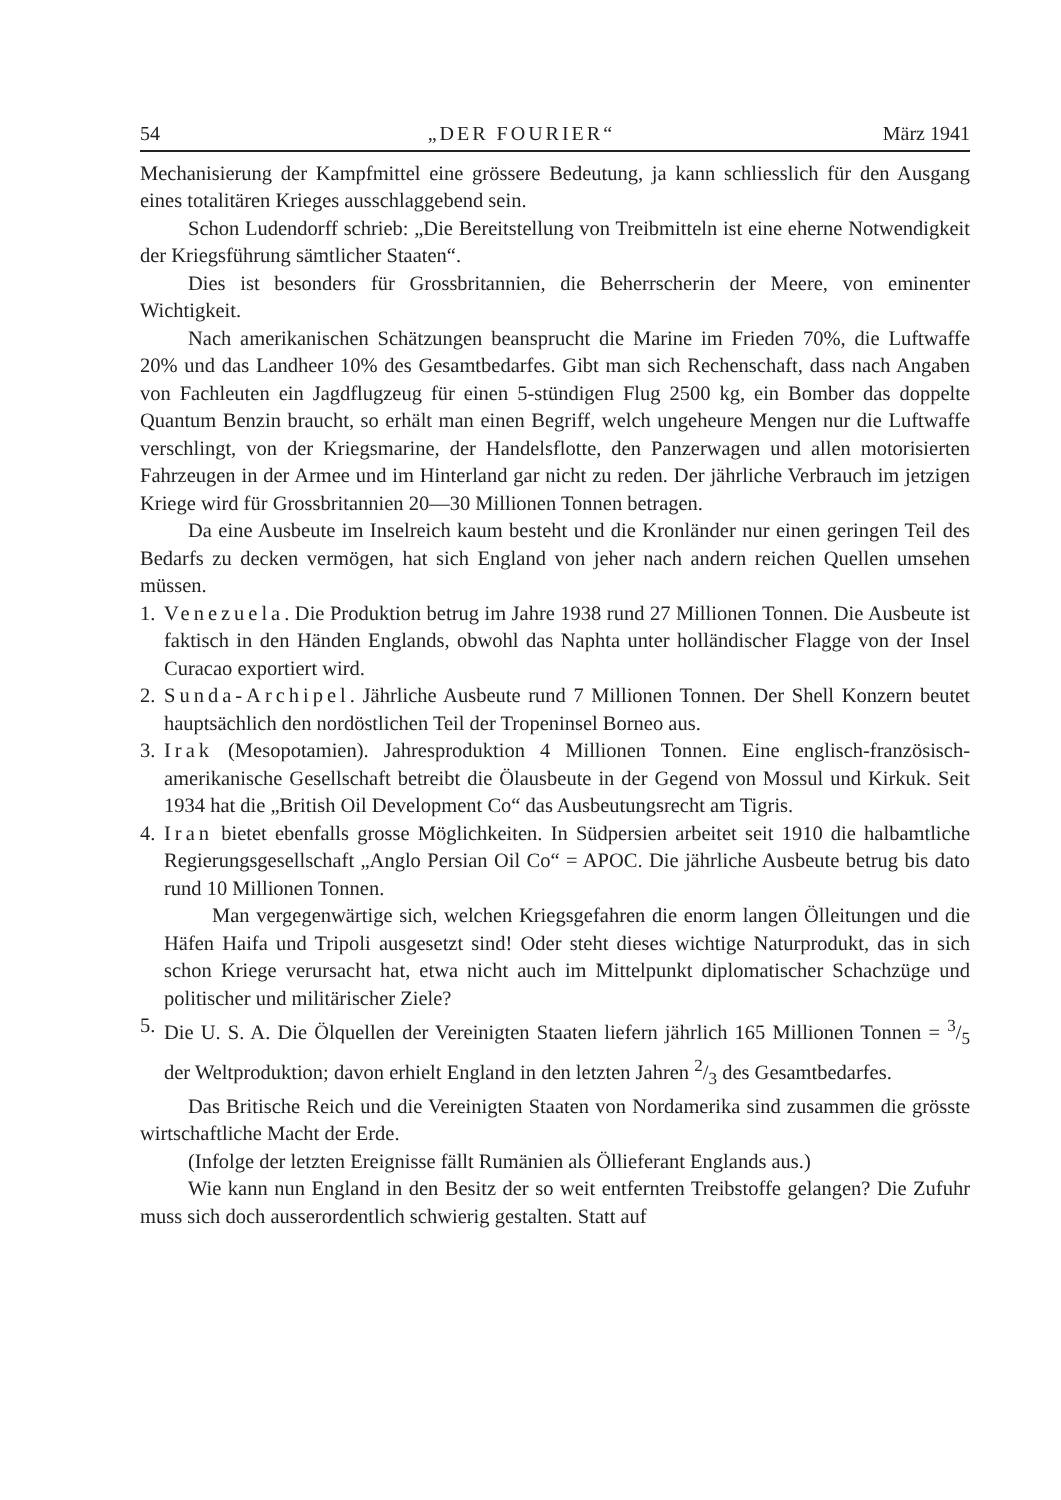54 „DER FOURIER“März 1941
Mechanisierung der Kampfmittel eine grössere Bedeutung, ja kann schliesslich für den Ausgang eines totalitären Krieges ausschlaggebend sein.
Schon Ludendorff schrieb: „Die Bereitstellung von Treibmitteln ist eine eherne Notwendigkeit der Kriegsführung sämtlicher Staaten“.
Dies ist besonders für Grossbritannien, die Beherrscherin der Meere, von eminenter Wichtigkeit.
Nach amerikanischen Schätzungen beansprucht die Marine im Frieden 70%, die Luftwaffe 20% und das Landheer 10% des Gesamtbedarfes. Gibt man sich Rechenschaft, dass nach Angaben von Fachleuten ein Jagdflugzeug für einen 5-stündigen Flug 2500 kg, ein Bomber das doppelte Quantum Benzin braucht, so erhält man einen Begriff, welch ungeheure Mengen nur die Luftwaffe verschlingt, von der Kriegsmarine, der Handelsflotte, den Panzerwagen und allen motorisierten Fahrzeugen in der Armee und im Hinterland gar nicht zu reden. Der jährliche Verbrauch im jetzigen Kriege wird für Grossbritannien 20—30 Millionen Tonnen betragen.
Da eine Ausbeute im Inselreich kaum besteht und die Kronländer nur einen geringen Teil des Bedarfs zu decken vermögen, hat sich England von jeher nach andern reichen Quellen umsehen müssen.
1.
Venezuela. Die Produktion betrug im Jahre 1938 rund 27 Millionen Tonnen. Die Ausbeute ist faktisch in den Händen Englands, obwohl das Naphta unter holländischer Flagge von der Insel Curacao exportiert wird.
2.
Sunda-Archipel. Jährliche Ausbeute rund 7 Millionen Tonnen. Der Shell Konzern beutet hauptsächlich den nordöstlichen Teil der Tropeninsel Borneo aus.
3.
Irak (Mesopotamien). Jahresproduktion 4 Millionen Tonnen. Eine englisch-französisch-amerikanische Gesellschaft betreibt die Ölausbeute in der Gegend von Mossul und Kirkuk. Seit 1934 hat die „British Oil Development Co“ das Ausbeutungsrecht am Tigris.
4.
Iran bietet ebenfalls grosse Möglichkeiten. In Südpersien arbeitet seit 1910 die halbamtliche Regierungsgesellschaft „Anglo Persian Oil Co“ = APOC. Die jährliche Ausbeute betrug bis dato rund 10 Millionen Tonnen.
Man vergegenwärtige sich, welchen Kriegsgefahren die enorm langen Ölleitungen und die Häfen Haifa und Tripoli ausgesetzt sind! Oder steht dieses wichtige Naturprodukt, das in sich schon Kriege verursacht hat, etwa nicht auch im Mittelpunkt diplomatischer Schachzüge und politischer und militärischer Ziele?
5.
Die U. S. A. Die Ölquellen der Vereinigten Staaten liefern jährlich 165 Millionen Tonnen = 3/5 der Weltproduktion; davon erhielt England in den letzten Jahren 2/3 des Gesamtbedarfes.
Das Britische Reich und die Vereinigten Staaten von Nordamerika sind zusammen die grösste wirtschaftliche Macht der Erde.
(Infolge der letzten Ereignisse fällt Rumänien als Öllieferant Englands aus.)
Wie kann nun England in den Besitz der so weit entfernten Treibstoffe gelangen? Die Zufuhr muss sich doch ausserordentlich schwierig gestalten. Statt auf